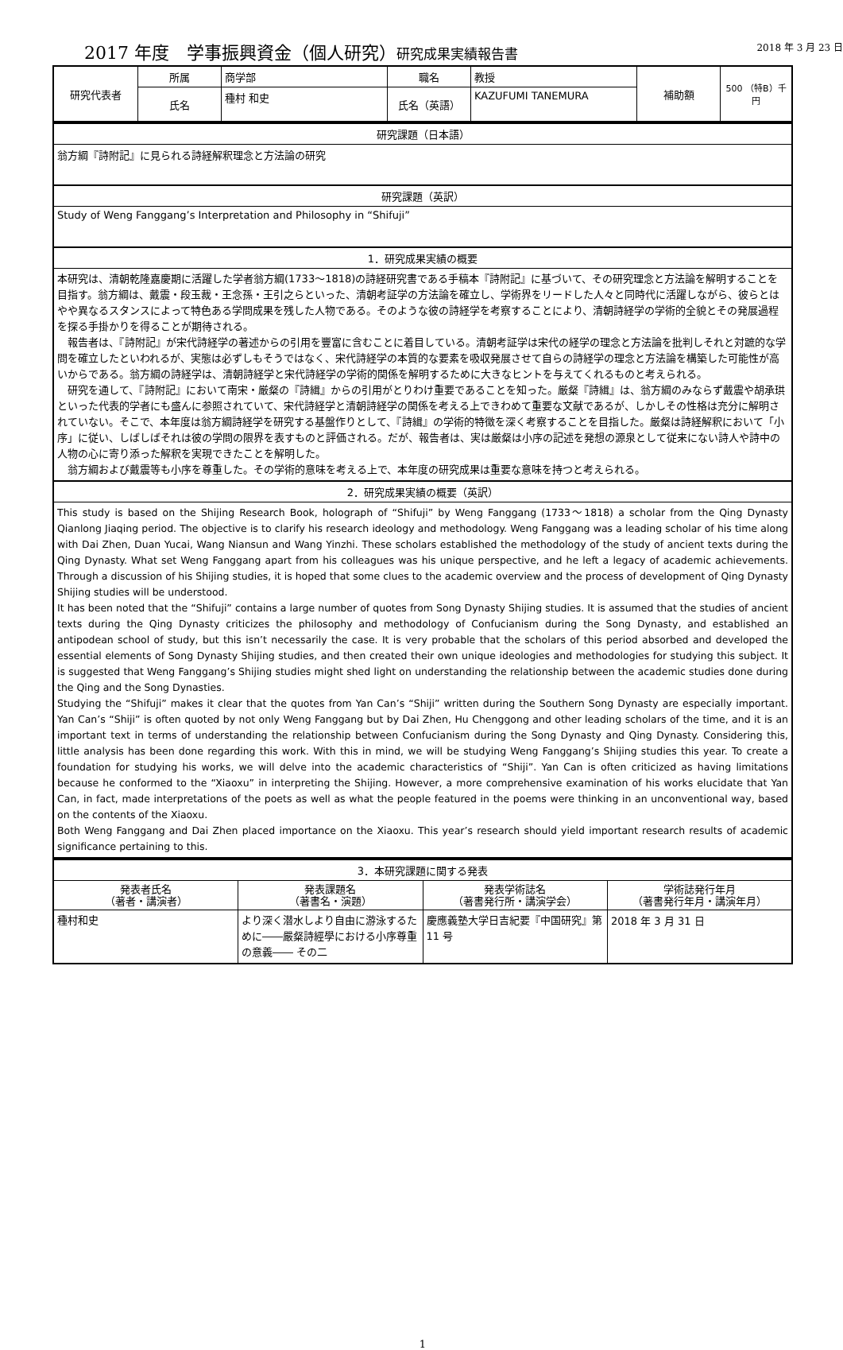2018 年 3 月 23 日
2017 年度　学事振興資金（個人研究）研究成果実績報告書
| 研究代表者 | 所属 | 商学部 | 職名 | 教授 | 補助額 | 500 （特B）千円 |
| | 氏名 | 種村 和史 | 氏名（英語） | KAZUFUMI TANEMURA | | |
| 研究課題（日本語） |
| --- |
| 翁方綱『詩附記』に見られる詩経解釈理念と方法論の研究 |
| 研究課題（英訳） |
| Study of Weng Fanggang’s Interpretation and Philosophy in “Shifuji” |
| 1．研究成果実績の概要 |
| 本研究は、清朝乾隆嘉慶期に活躍した学者翁方綱(1733～1818)の詩経研究書である手稿本『詩附記』に基づいて、その研究理念と方法論を解明することを目指す。翁方綱は、戴震・段玉裁・王念孫・王引之らといった、清朝考証学の方法論を確立し、学術界をリードした人々と同時代に活躍しながら、彼らとはやや異なるスタンスによって特色ある学問成果を残した人物である。そのような彼の詩経学を考察することにより、清朝詩経学の学術的全貌とその発展過程を探る手掛かりを得ることが期待される。 報告者は、『詩附記』が宋代詩経学の著述からの引用を豐富に含むことに着目している。清朝考証学は宋代の経学の理念と方法論を批判しそれと対蹠的な学問を確立したといわれるが、実態は必ずしもそうではなく、宋代詩経学の本質的な要素を吸収発展させて自らの詩経学の理念と方法論を構築した可能性が高いからである。翁方綱の詩経学は、清朝詩経学と宋代詩経学の学術的関係を解明するために大きなヒントを与えてくれるものと考えられる。 研究を通して、『詩附記』において南宋・厳粲の『詩緝』からの引用がとりわけ重要であることを知った。厳粲『詩緝』は、翁方綱のみならず戴震や胡承珙といった代表的学者にも盛んに参照されていて、宋代詩経学と清朝詩経学の関係を考える上できわめて重要な文献であるが、しかしその性格は充分に解明されていない。そこで、本年度は翁方綱詩経学を研究する基盤作りとして、『詩緝』の学術的特徴を深く考察することを目指した。厳粲は詩経解釈において「小序」に従い、しばしばそれは彼の学問の限界を表すものと評価される。だが、報告者は、実は厳粲は小序の記述を発想の源泉として従来にない詩人や詩中の人物の心に寄り添った解釈を実現できたことを解明した。 翁方綱および戴震等も小序を尊重した。その学術的意味を考える上で、本年度の研究成果は重要な意味を持つと考えられる。 |
| 2．研究成果実績の概要（英訳） |
| This study is based on the Shijing Research Book, holograph of “Shifuji” by Weng Fanggang (1733～1818) a scholar from the Qing Dynasty Qianlong Jiaqing period. The objective is to clarify his research ideology and methodology. Weng Fanggang was a leading scholar of his time along with Dai Zhen, Duan Yucai, Wang Niansun and Wang Yinzhi. These scholars established the methodology of the study of ancient texts during the Qing Dynasty. What set Weng Fanggang apart from his colleagues was his unique perspective, and he left a legacy of academic achievements. Through a discussion of his Shijing studies, it is hoped that some clues to the academic overview and the process of development of Qing Dynasty Shijing studies will be understood. It has been noted that the “Shifuji” contains a large number of quotes from Song Dynasty Shijing studies. It is assumed that the studies of ancient texts during the Qing Dynasty criticizes the philosophy and methodology of Confucianism during the Song Dynasty, and established an antipodean school of study, but this isn’t necessarily the case. It is very probable that the scholars of this period absorbed and developed the essential elements of Song Dynasty Shijing studies, and then created their own unique ideologies and methodologies for studying this subject. It is suggested that Weng Fanggang’s Shijing studies might shed light on understanding the relationship between the academic studies done during the Qing and the Song Dynasties. Studying the “Shifuji” makes it clear that the quotes from Yan Can’s “Shiji” written during the Southern Song Dynasty are especially important. Yan Can’s “Shiji” is often quoted by not only Weng Fanggang but by Dai Zhen, Hu Chenggong and other leading scholars of the time, and it is an important text in terms of understanding the relationship between Confucianism during the Song Dynasty and Qing Dynasty. Considering this, little analysis has been done regarding this work. With this in mind, we will be studying Weng Fanggang’s Shijing studies this year. To create a foundation for studying his works, we will delve into the academic characteristics of “Shiji”. Yan Can is often criticized as having limitations because he conformed to the “Xiaoxu” in interpreting the Shijing. However, a more comprehensive examination of his works elucidate that Yan Can, in fact, made interpretations of the poets as well as what the people featured in the poems were thinking in an unconventional way, based on the contents of the Xiaoxu. Both Weng Fanggang and Dai Zhen placed importance on the Xiaoxu. This year’s research should yield important research results of academic significance pertaining to this. |
| 3．本研究課題に関する発表 | | | |
| --- | --- | --- | --- |
| 発表者氏名 （著者・講演者） | 発表課題名 （著書名・演題） | 発表学術誌名 （著書発行所・講演学会） | 学術誌発行年月 （著書発行年月・講演年月） |
| 種村和史 | より深く潜水しより自由に游泳するために――嚴粲詩經學における小序尊重の意義―― その二 | 慶應義塾大学日吉紀要『中国研究』第 11 号 | 2018 年 3 月 31 日 |
1